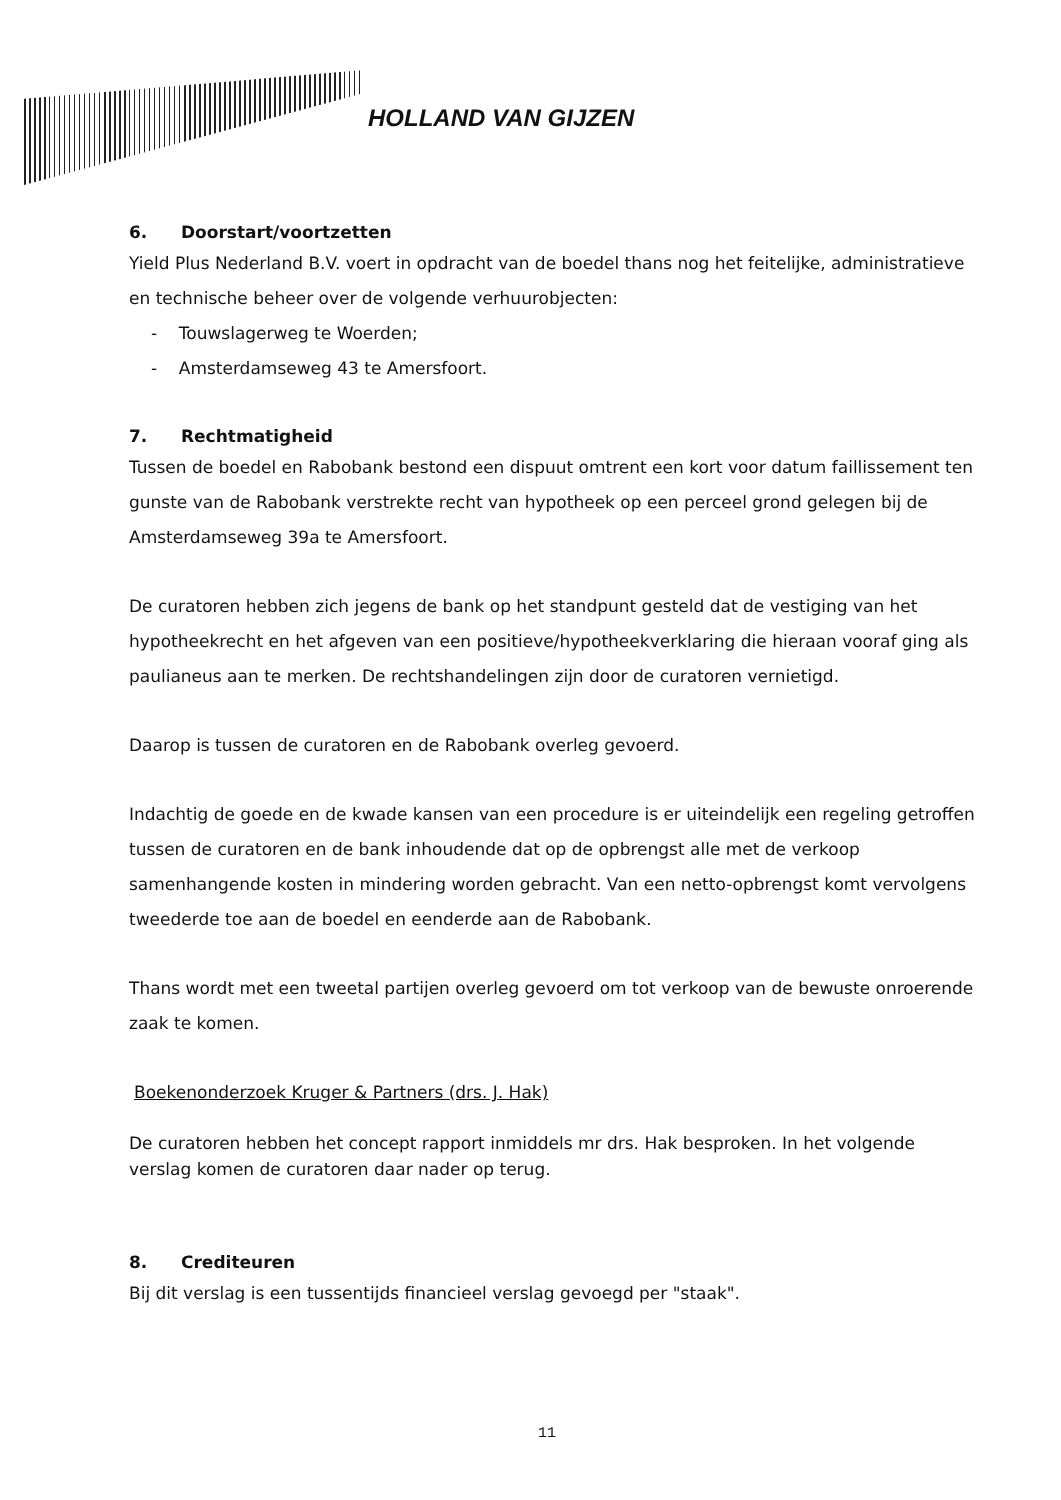HOLLAND VAN GIJZEN
6. Doorstart/voortzetten
Yield Plus Nederland B.V. voert in opdracht van de boedel thans nog het feitelijke, administratieve en technische beheer over de volgende verhuurobjecten:
- Touwslagerweg te Woerden;
- Amsterdamseweg 43 te Amersfoort.
7. Rechtmatigheid
Tussen de boedel en Rabobank bestond een dispuut omtrent een kort voor datum faillissement ten gunste van de Rabobank verstrekte recht van hypotheek op een perceel grond gelegen bij de Amsterdamseweg 39a te Amersfoort.
De curatoren hebben zich jegens de bank op het standpunt gesteld dat de vestiging van het hypotheekrecht en het afgeven van een positieve/hypotheekverklaring die hieraan vooraf ging als paulianeus aan te merken. De rechtshandelingen zijn door de curatoren vernietigd.
Daarop is tussen de curatoren en de Rabobank overleg gevoerd.
Indachtig de goede en de kwade kansen van een procedure is er uiteindelijk een regeling getroffen tussen de curatoren en de bank inhoudende dat op de opbrengst alle met de verkoop samenhangende kosten in mindering worden gebracht. Van een netto-opbrengst komt vervolgens tweederde toe aan de boedel en eenderde aan de Rabobank.
Thans wordt met een tweetal partijen overleg gevoerd om tot verkoop van de bewuste onroerende zaak te komen.
Boekenonderzoek Kruger & Partners (drs. J. Hak)
De curatoren hebben het concept rapport inmiddels mr drs. Hak besproken. In het volgende verslag komen de curatoren daar nader op terug.
8. Crediteuren
Bij dit verslag is een tussentijds financieel verslag gevoegd per "staak".
11